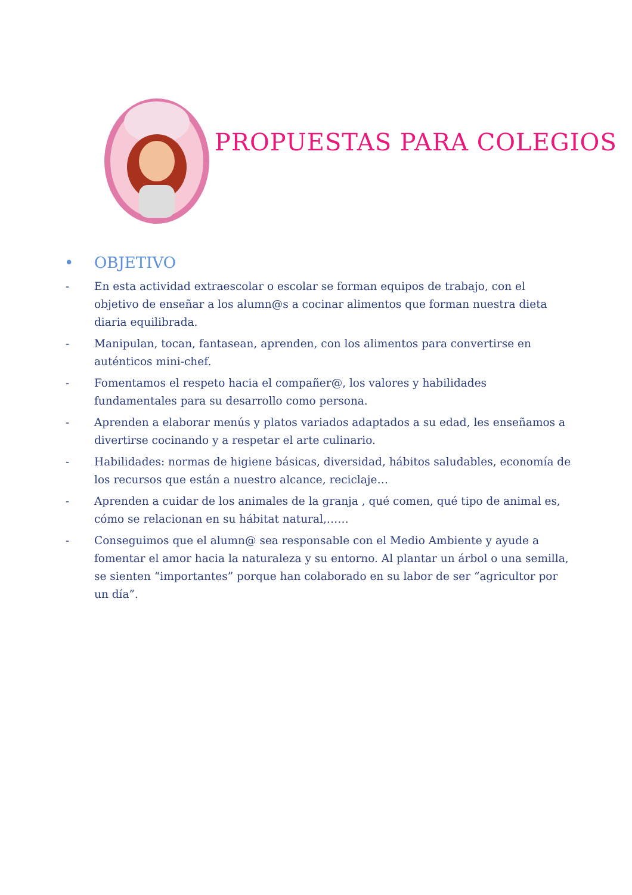PROPUESTAS PARA COLEGIOS
• OBJETIVO
- En esta actividad extraescolar o escolar se forman equipos de trabajo, con el objetivo de enseñar a los alumn@s a cocinar alimentos que forman nuestra dieta diaria equilibrada.
- Manipulan, tocan, fantasean, aprenden, con los alimentos para convertirse en auténticos mini-chef.
- Fomentamos el respeto hacia el compañer@, los valores y habilidades fundamentales para su desarrollo como persona.
- Aprenden a elaborar menús y platos variados adaptados a su edad, les enseñamos a divertirse cocinando y a respetar el arte culinario.
- Habilidades: normas de higiene básicas, diversidad, hábitos saludables, economía de los recursos que están a nuestro alcance, reciclaje…
- Aprenden a cuidar de los animales de la granja , qué comen, qué tipo de animal es, cómo se relacionan en su hábitat natural,……
- Conseguimos que el alumn@ sea responsable con el Medio Ambiente y ayude a fomentar el amor hacia la naturaleza y su entorno. Al plantar un árbol o una semilla, se sienten “importantes” porque han colaborado en su labor de ser “agricultor por un día”.